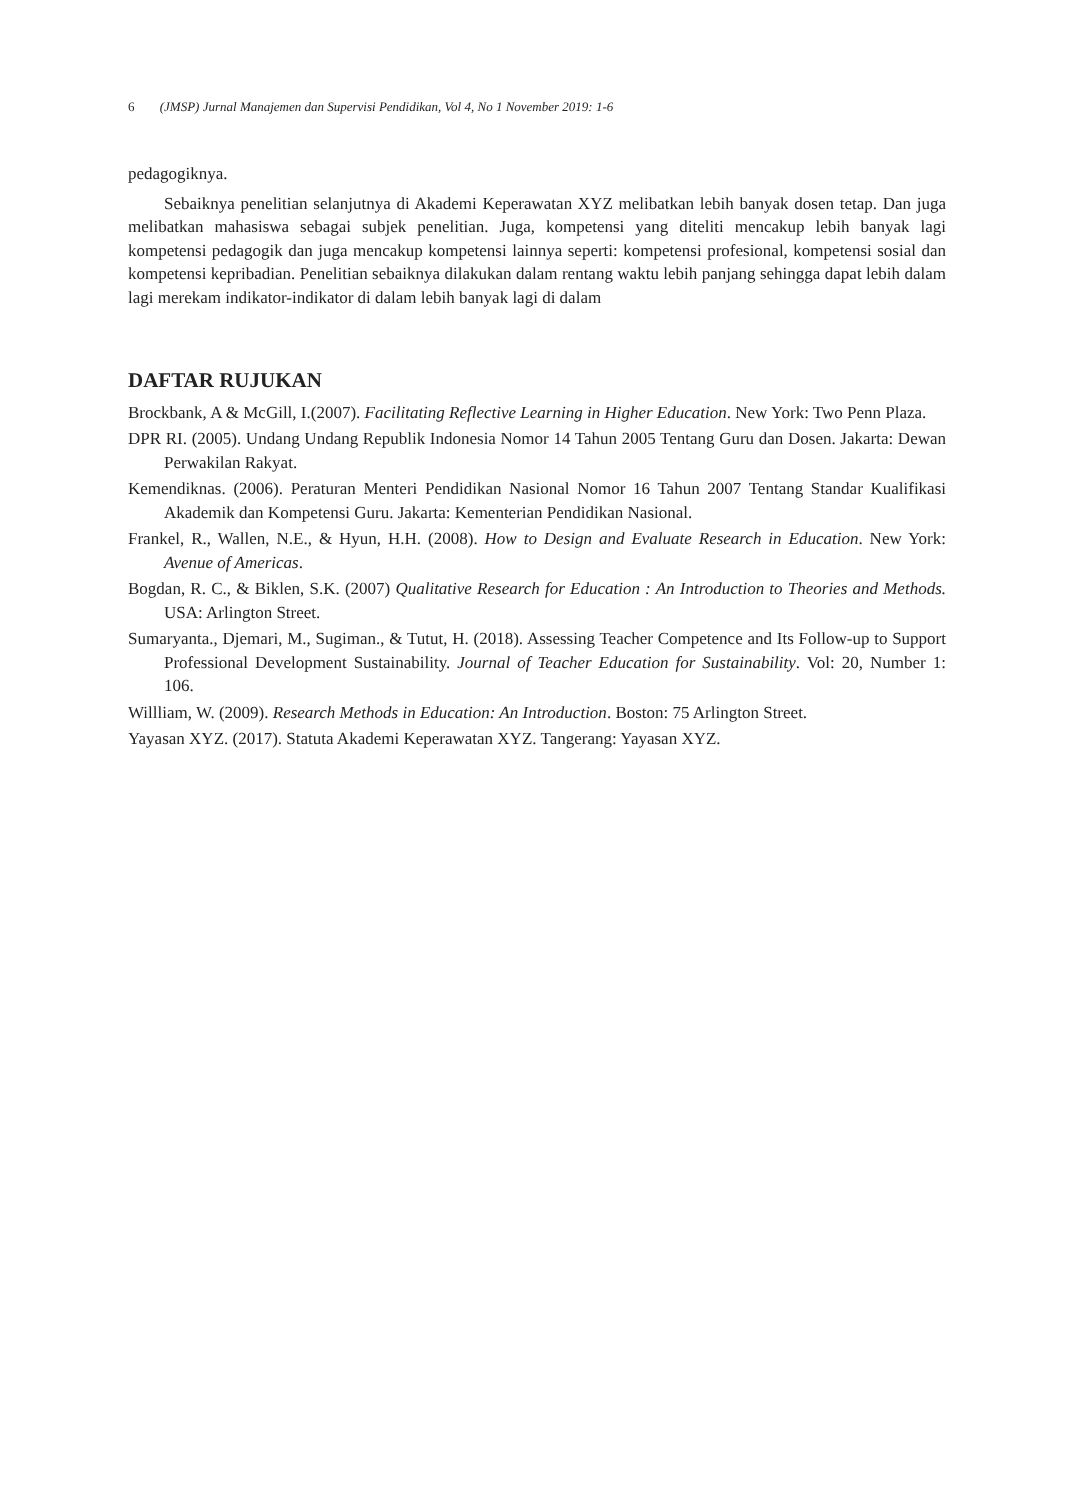6 (JMSP) Jurnal Manajemen dan Supervisi Pendidikan, Vol 4, No 1 November 2019: 1-6
pedagogiknya.
Sebaiknya penelitian selanjutnya di Akademi Keperawatan XYZ melibatkan lebih banyak dosen tetap. Dan juga melibatkan mahasiswa sebagai subjek penelitian. Juga, kompetensi yang diteliti mencakup lebih banyak lagi kompetensi pedagogik dan juga mencakup kompetensi lainnya seperti: kompetensi profesional, kompetensi sosial dan kompetensi kepribadian. Penelitian sebaiknya dilakukan dalam rentang waktu lebih panjang sehingga dapat lebih dalam lagi merekam indikator-indikator di dalam lebih banyak lagi di dalam
DAFTAR RUJUKAN
Brockbank, A & McGill, I.(2007). Facilitating Reflective Learning in Higher Education. New York: Two Penn Plaza.
DPR RI. (2005). Undang Undang Republik Indonesia Nomor 14 Tahun 2005 Tentang Guru dan Dosen. Jakarta: Dewan Perwakilan Rakyat.
Kemendiknas. (2006). Peraturan Menteri Pendidikan Nasional Nomor 16 Tahun 2007 Tentang Standar Kualifikasi Akademik dan Kompetensi Guru. Jakarta: Kementerian Pendidikan Nasional.
Frankel, R., Wallen, N.E., & Hyun, H.H. (2008). How to Design and Evaluate Research in Education. New York: Avenue of Americas.
Bogdan, R. C., & Biklen, S.K. (2007) Qualitative Research for Education : An Introduction to Theories and Methods. USA: Arlington Street.
Sumaryanta., Djemari, M., Sugiman., & Tutut, H. (2018). Assessing Teacher Competence and Its Follow-up to Support Professional Development Sustainability. Journal of Teacher Education for Sustainability. Vol: 20, Number 1: 106.
Willliam, W. (2009). Research Methods in Education: An Introduction. Boston: 75 Arlington Street.
Yayasan XYZ. (2017). Statuta Akademi Keperawatan XYZ. Tangerang: Yayasan XYZ.